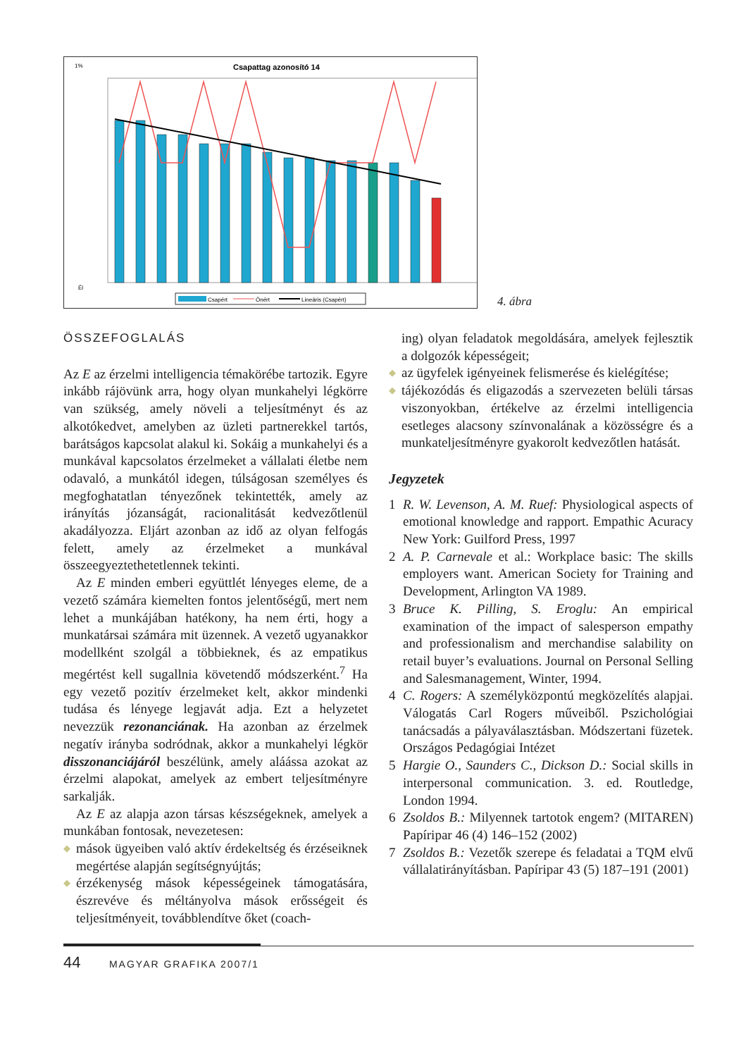Csapattag azonosító 14
1%
Él
Csapért
Önért
Lineáris (Csapért)
4. ábra
ÖSSZEFOGLALÁS
Az E az érzelmi intelligencia témakörébe tartozik. Egyre inkább rájövünk arra, hogy olyan munkahelyi légkörre van szükség, amely növeli a teljesítményt és az alkotókedvet, amelyben az üzleti partnerekkel tartós, barátságos kapcsolat alakul ki. Sokáig a munkahelyi és a munkával kapcsolatos érzelmeket a vállalati életbe nem odavaló, a munkától idegen, túlságosan személyes és megfoghatatlan tényezőnek tekintették, amely az irányítás józanságát, racionalitását kedvezőtlenül akadályozza. Eljárt azonban az idő az olyan felfogás felett, amely az érzelmeket a munkával összeegyeztethetetlennek tekinti.
Az E minden emberi együttlét lényeges eleme, de a vezető számára kiemelten fontos jelentőségű, mert nem lehet a munkájában hatékony, ha nem érti, hogy a munkatársai számára mit üzennek. A vezető ugyanakkor modellként szolgál a többieknek, és az empatikus megértést kell sugallnia követendő módszerként.<sup>7</sup> Ha egy vezető pozitív érzelmeket kelt, akkor mindenki tudása és lényege legjavát adja. Ezt a helyzetet nevezzük rezonanciának. Ha azonban az érzelmek negatív irányba sodródnak, akkor a munkahelyi légkör disszonanciájáról beszélünk, amely aláássa azokat az érzelmi alapokat, amelyek az embert teljesítményre sarkalják.
Az E az alapja azon társas készségeknek, amelyek a munkában fontosak, nevezetesen:
◆ mások ügyeiben való aktív érdekeltség és érzéseiknek megértése alapján segítségnyújtás;
◆ érzékenység mások képességeinek támogatására, észrevéve és méltányolva mások erősségeit és teljesítményeit, továbblendítve őket (coach-
ing) olyan feladatok megoldására, amelyek fejlesztik a dolgozók képességeit;
◆ az ügyfelek igényeinek felismerése és kielégítése;
◆ tájékozódás és eligazodás a szervezeten belüli társas viszonyokban, értékelve az érzelmi intelligencia esetleges alacsony színvonalának a közösségre és a munkateljesítményre gyakorolt kedvezőtlen hatását.
Jegyzetek
1 R. W. Levenson, A. M. Ruef: Physiological aspects of emotional knowledge and rapport. Empathic Acuracy New York: Guilford Press, 1997
2 A. P. Carnevale et al.: Workplace basic: The skills employers want. American Society for Training and Development, Arlington VA 1989.
3 Bruce K. Pilling, S. Eroglu: An empirical examination of the impact of salesperson empathy and professionalism and merchandise salability on retail buyer’s evaluations. Journal on Personal Selling and Salesmanagement, Winter, 1994.
4 C. Rogers: A személyközpontú megközelítés alapjai. Válogatás Carl Rogers műveiből. Pszichológiai tanácsadás a pályaválasztásban. Módszertani füzetek. Országos Pedagógiai Intézet
5 Hargie O., Saunders C., Dickson D.: Social skills in interpersonal communication. 3. ed. Routledge, London 1994.
6 Zsoldos B.: Milyennek tartotok engem? (MITAREN) Papíripar 46 (4) 146–152 (2002)
7 Zsoldos B.: Vezetők szerepe és feladatai a TQM elvű vállalatirányításban. Papíripar 43 (5) 187–191 (2001)
44 MAGYAR GRAFIKA 2007/1